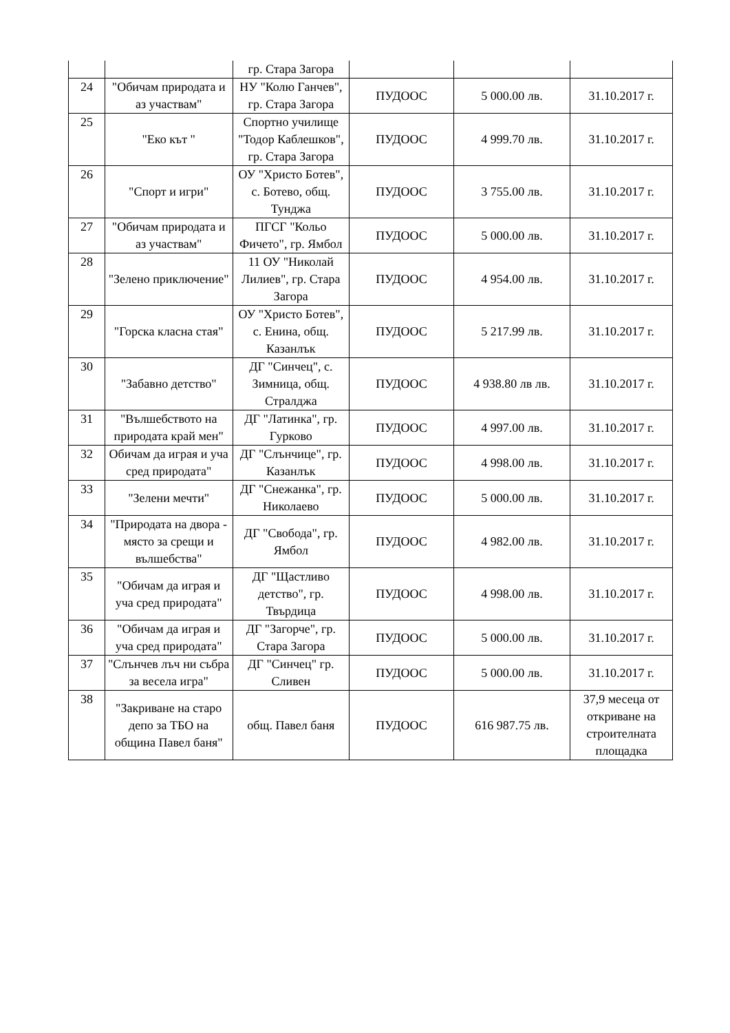| | | гр. Стара Загора | | | |
| 24 | "Обичам природата и аз участвам" | НУ "Колю Ганчев", гр. Стара Загора | ПУДООС | 5 000.00 лв. | 31.10.2017 г. |
| 25 | "Еко кът " | Спортно училище "Тодор Каблешков", гр. Стара Загора | ПУДООС | 4 999.70 лв. | 31.10.2017 г. |
| 26 | "Спорт и игри" | ОУ "Христо Ботев", с. Ботево, общ. Тунджа | ПУДООС | 3 755.00 лв. | 31.10.2017 г. |
| 27 | "Обичам природата и аз участвам" | ПГСГ "Кольо Фичето", гр. Ямбол | ПУДООС | 5 000.00 лв. | 31.10.2017 г. |
| 28 | "Зелено приключение" | 11 ОУ "Николай Лилиев", гр. Стара Загора | ПУДООС | 4 954.00 лв. | 31.10.2017 г. |
| 29 | "Горска класна стая" | ОУ "Христо Ботев", с. Енина, общ. Казанлък | ПУДООС | 5 217.99 лв. | 31.10.2017 г. |
| 30 | "Забавно детство" | ДГ "Синчец", с. Зимница, общ. Стралджа | ПУДООС | 4 938.80 лв лв. | 31.10.2017 г. |
| 31 | "Вълшебството на природата край мен" | ДГ "Латинка", гр. Гурково | ПУДООС | 4 997.00 лв. | 31.10.2017 г. |
| 32 | Обичам да играя и уча сред природата" | ДГ "Слънчице", гр. Казанлък | ПУДООС | 4 998.00 лв. | 31.10.2017 г. |
| 33 | "Зелени мечти" | ДГ "Снежанка", гр. Николаево | ПУДООС | 5 000.00 лв. | 31.10.2017 г. |
| 34 | "Природата на двора - място за срещи и вълшебства" | ДГ "Свобода", гр. Ямбол | ПУДООС | 4 982.00 лв. | 31.10.2017 г. |
| 35 | "Обичам да играя и уча сред природата" | ДГ "Щастливо детство", гр. Твърдица | ПУДООС | 4 998.00 лв. | 31.10.2017 г. |
| 36 | "Обичам да играя и уча сред природата" | ДГ "Загорче", гр. Стара Загора | ПУДООС | 5 000.00 лв. | 31.10.2017 г. |
| 37 | "Слънчев лъч ни събра за весела игра" | ДГ "Синчец" гр. Сливен | ПУДООС | 5 000.00 лв. | 31.10.2017 г. |
| 38 | "Закриване на старо депо за ТБО на община Павел баня" | общ. Павел баня | ПУДООС | 616 987.75 лв. | 37,9 месеца от откриване на строителната площадка |